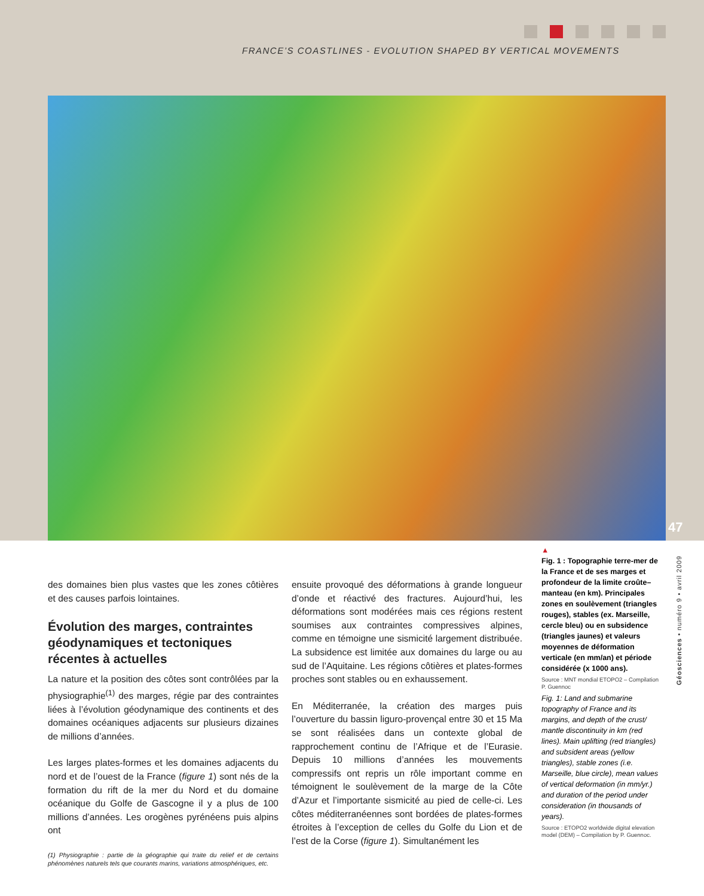FRANCE’S COASTLINES - EVOLUTION SHAPED BY VERTICAL MOVEMENTS
47
des domaines bien plus vastes que les zones côtières et des causes parfois lointaines.
Évolution des marges, contraintes géodynamiques et tectoniques récentes à actuelles
La nature et la position des côtes sont contrôlées par la physiographie<sup>(1)</sup> des marges, régie par des contraintes liées à l’évolution géodynamique des continents et des domaines océaniques adjacents sur plusieurs dizaines de millions d’années.
Les larges plates-formes et les domaines adjacents du nord et de l’ouest de la France (figure 1) sont nés de la formation du rift de la mer du Nord et du domaine océanique du Golfe de Gascogne il y a plus de 100 millions d’années. Les orogènes pyrénéens puis alpins ont
(1) Physiographie : partie de la géographie qui traite du relief et de certains phénomènes naturels tels que courants marins, variations atmosphériques, etc.
ensuite provoqué des déformations à grande longueur d’onde et réactivé des fractures. Aujourd’hui, les déformations sont modérées mais ces régions restent soumises aux contraintes compressives alpines, comme en témoigne une sismicité largement distribuée. La subsidence est limitée aux domaines du large ou au sud de l’Aquitaine. Les régions côtières et plates-formes proches sont stables ou en exhaussement.
En Méditerranée, la création des marges puis l’ouverture du bassin liguro-provençal entre 30 et 15 Ma se sont réalisées dans un contexte global de rapprochement continu de l’Afrique et de l’Eurasie. Depuis 10 millions d’années les mouvements compressifs ont repris un rôle important comme en témoignent le soulèvement de la marge de la Côte d’Azur et l’importante sismicité au pied de celle-ci. Les côtes méditerranéennes sont bordées de plates-formes étroites à l’exception de celles du Golfe du Lion et de l’est de la Corse (figure 1). Simultanément les
▲
Fig. 1 : Topographie terre-mer de la France et de ses marges et profondeur de la limite croûte–manteau (en km). Principales zones en soulèvement (triangles rouges), stables (ex. Marseille, cercle bleu) ou en subsidence (triangles jaunes) et valeurs moyennes de déformation verticale (en mm/an) et période considérée (x 1000 ans).
Source : MNT mondial ETOPO2 – Compilation P. Guennoc
Fig. 1: Land and submarine topography of France and its margins, and depth of the crust/ mantle discontinuity in km (red lines). Main uplifting (red triangles) and subsident areas (yellow triangles), stable zones (i.e. Marseille, blue circle), mean values of vertical deformation (in mm/yr.) and duration of the period under consideration (in thousands of years).
Source : ETOPO2 worldwide digital elevation model (DEM) – Compilation by P. Guennoc.
Géosciences • numéro 9 • avril 2009